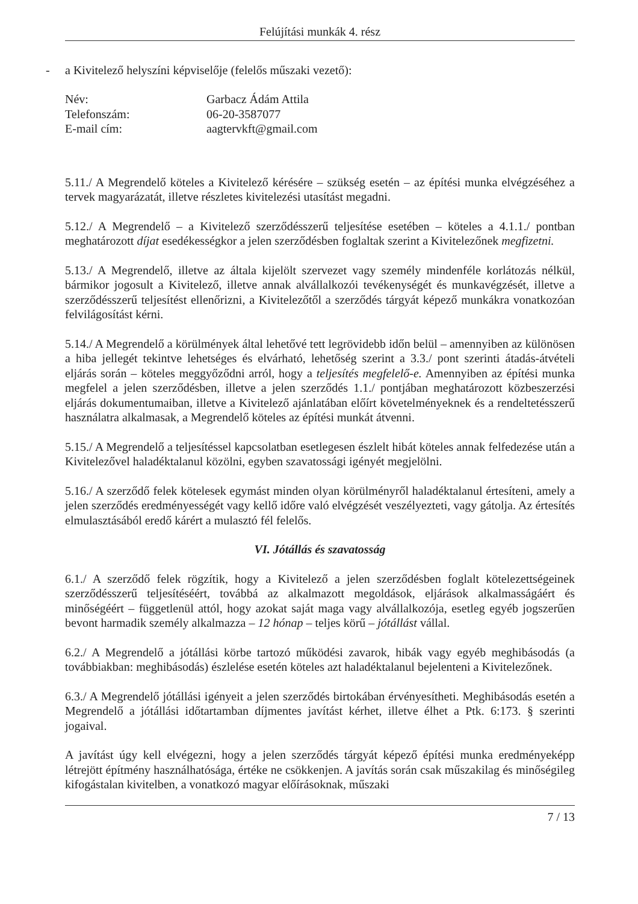Felújítási munkák 4. rész
- a Kivitelező helyszíni képviselője (felelős műszaki vezető):
| Név: | Garbacz Ádám Attila |
| Telefonszám: | 06-20-3587077 |
| E-mail cím: | aagtervkft@gmail.com |
5.11./ A Megrendelő köteles a Kivitelező kérésére – szükség esetén – az építési munka elvégzéséhez a tervek magyarázatát, illetve részletes kivitelezési utasítást megadni.
5.12./ A Megrendelő – a Kivitelező szerződésszerű teljesítése esetében – köteles a 4.1.1./ pontban meghatározott díjat esedékességkor a jelen szerződésben foglaltak szerint a Kivitelezőnek megfizetni.
5.13./ A Megrendelő, illetve az általa kijelölt szervezet vagy személy mindenféle korlátozás nélkül, bármikor jogosult a Kivitelező, illetve annak alvállalkozói tevékenységét és munkavégzését, illetve a szerződésszerű teljesítést ellenőrizni, a Kivitelezőtől a szerződés tárgyát képező munkákra vonatkozóan felvilágosítást kérni.
5.14./ A Megrendelő a körülmények által lehetővé tett legrövidebb időn belül – amennyiben az különösen a hiba jellegét tekintve lehetséges és elvárható, lehetőség szerint a 3.3./ pont szerinti átadás-átvételi eljárás során – köteles meggyőződni arról, hogy a teljesítés megfelelő-e. Amennyiben az építési munka megfelel a jelen szerződésben, illetve a jelen szerződés 1.1./ pontjában meghatározott közbeszerzési eljárás dokumentumaiban, illetve a Kivitelező ajánlatában előírt követelményeknek és a rendeltetésszerű használatra alkalmasak, a Megrendelő köteles az építési munkát átvenni.
5.15./ A Megrendelő a teljesítéssel kapcsolatban esetlegesen észlelt hibát köteles annak felfedezése után a Kivitelezővel haladéktalanul közölni, egyben szavatossági igényét megjelölni.
5.16./ A szerződő felek kötelesek egymást minden olyan körülményről haladéktalanul értesíteni, amely a jelen szerződés eredményességét vagy kellő időre való elvégzését veszélyezteti, vagy gátolja. Az értesítés elmulasztásából eredő kárért a mulasztó fél felelős.
VI. Jótállás és szavatosság
6.1./ A szerződő felek rögzítik, hogy a Kivitelező a jelen szerződésben foglalt kötelezettségeinek szerződésszerű teljesítéséért, továbbá az alkalmazott megoldások, eljárások alkalmasságáért és minőségéért – függetlenül attól, hogy azokat saját maga vagy alvállalkozója, esetleg egyéb jogszerűen bevont harmadik személy alkalmazza – 12 hónap – teljes körű – jótállást vállal.
6.2./ A Megrendelő a jótállási körbe tartozó működési zavarok, hibák vagy egyéb meghibásodás (a továbbiakban: meghibásodás) észlelése esetén köteles azt haladéktalanul bejelenteni a Kivitelezőnek.
6.3./ A Megrendelő jótállási igényeit a jelen szerződés birtokában érvényesítheti. Meghibásodás esetén a Megrendelő a jótállási időtartamban díjmentes javítást kérhet, illetve élhet a Ptk. 6:173. § szerinti jogaival.
A javítást úgy kell elvégezni, hogy a jelen szerződés tárgyát képező építési munka eredményeképp létrejött építmény használhatósága, értéke ne csökkenjen. A javítás során csak műszakilag és minőségileg kifogástalan kivitelben, a vonatkozó magyar előírásoknak, műszaki
7 / 13